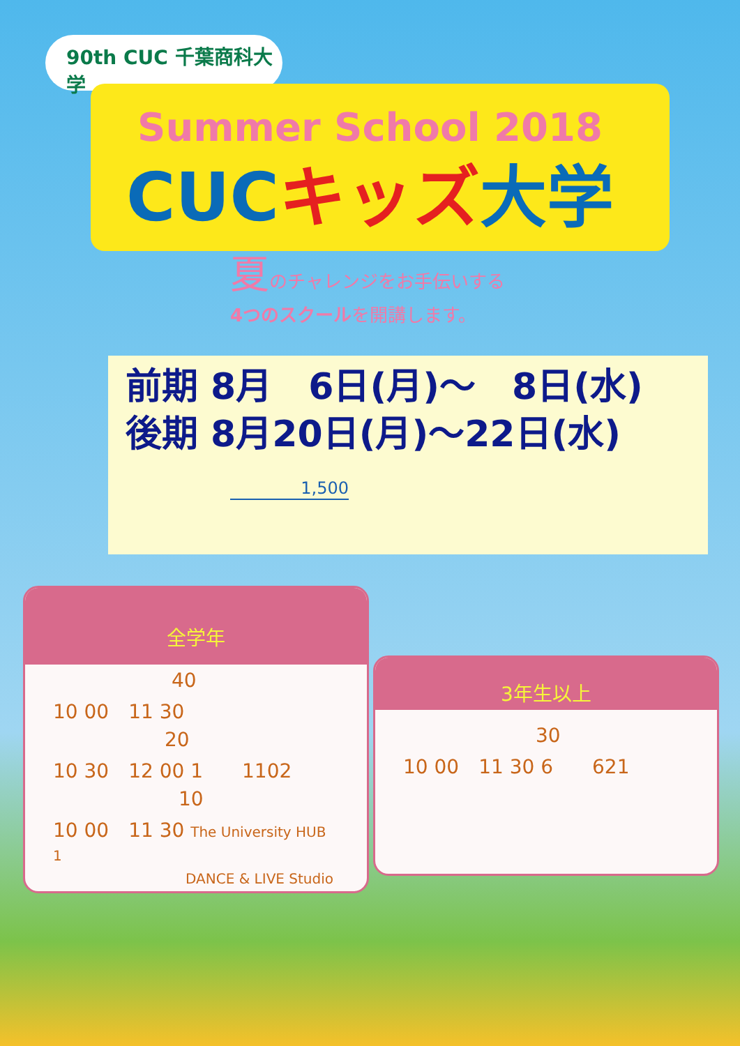90th CUC 千葉商科大学
Summer School 2018
CUC キッズ 大学
夏のチャレンジをお手伝いする
4つのスクールを開講します。
前期 8月　6日(月)～　8日(水)
後期 8月20日(月)～22日(水)
1,500
全学年
40
10 00　11 30
20
10 30　12 00 1　　1102
10
10 00　11 30 The University HUB　　1
DANCE & LIVE Studio
3年生以上
30
10 00　11 30 6　　621